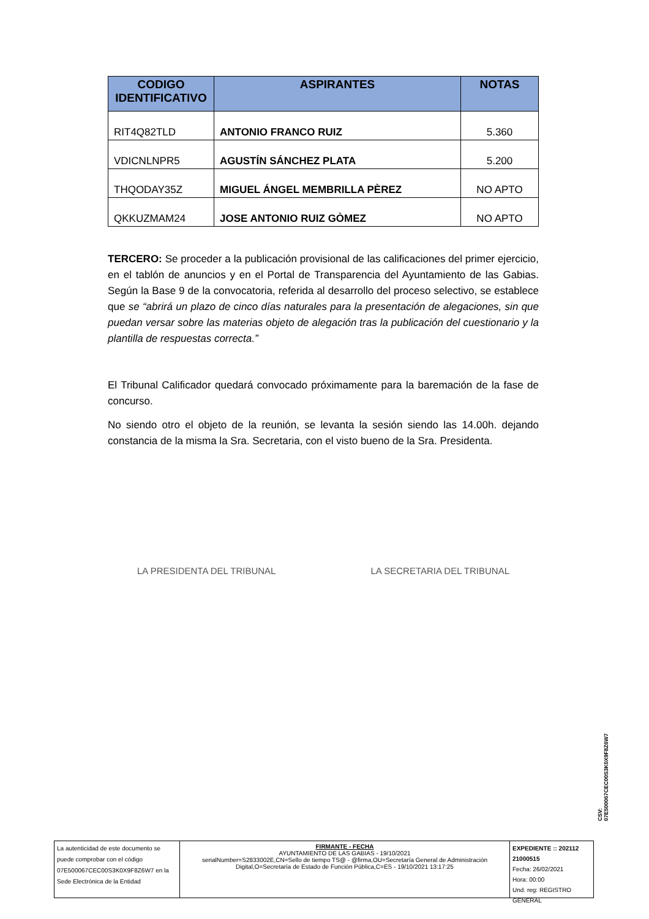| CODIGO IDENTIFICATIVO | ASPIRANTES | NOTAS |
| --- | --- | --- |
| RIT4Q82TLD | ANTONIO FRANCO RUIZ | 5.360 |
| VDICNLNPR5 | AGUSTÍN SÁNCHEZ PLATA | 5.200 |
| THQODAY35Z | MIGUEL ÁNGEL MEMBRILLA PÈREZ | NO APTO |
| QKKUZMAM24 | JOSE ANTONIO RUIZ GÒMEZ | NO APTO |
TERCERO: Se proceder a la publicación provisional de las calificaciones del primer ejercicio, en el tablón de anuncios y en el Portal de Transparencia del Ayuntamiento de las Gabias. Según la Base 9 de la convocatoria, referida al desarrollo del proceso selectivo, se establece que se “abrirá un plazo de cinco días naturales para la presentación de alegaciones, sin que puedan versar sobre las materias objeto de alegación tras la publicación del cuestionario y la plantilla de respuestas correcta.”
El Tribunal Calificador quedará convocado próximamente para la baremación de la fase de concurso.
No siendo otro el objeto de la reunión, se levanta la sesión siendo las 14.00h. dejando constancia de la misma la Sra. Secretaria, con el visto bueno de la Sra. Presidenta.
LA PRESIDENTA DEL TRIBUNAL LA SECRETARIA DEL TRIBUNAL
CSV: 07E500067CEC00S3K0X9F8Z6W7
La autenticidad de este documento se puede comprobar con el código 07E500067CEC00S3K0X9F8Z6W7 en la Sede Electrónica de la Entidad
FIRMANTE - FECHA
AYUNTAMIENTO DE LAS GABIAS - 19/10/2021
serialNumber=S2833002E,CN=Sello de tiempo TS@ - @firma,OU=Secretaría General de Administración Digital,O=Secretaría de Estado de Función Pública,C=ES - 19/10/2021 13:17:25
EXPEDIENTE :: 202112 21000515
Fecha: 26/02/2021
Hora: 00:00
Und. reg: REGISTRO GENERAL